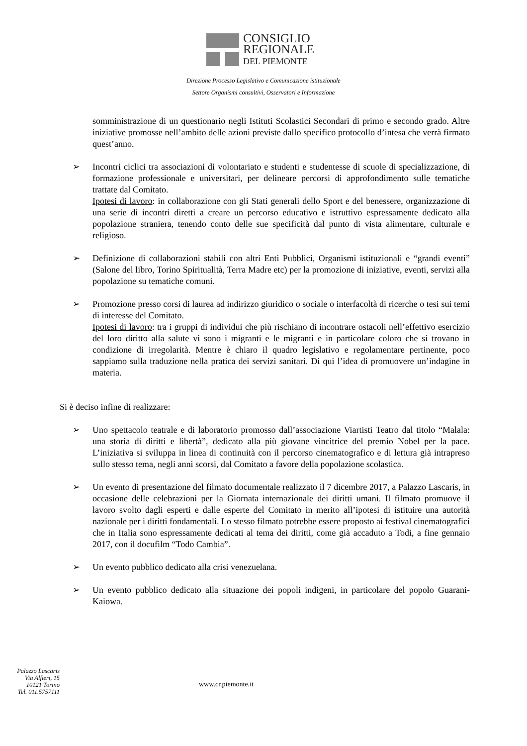CONSIGLIO
REGIONALE
DEL PIEMONTE
Direzione Processo Legislativo e Comunicazione istituzionale
Settore Organismi consultivi, Osservatori e Informazione
somministrazione di un questionario negli Istituti Scolastici Secondari di primo e secondo grado. Altre iniziative promosse nell’ambito delle azioni previste dallo specifico protocollo d’intesa che verrà firmato quest’anno.
➢ Incontri ciclici tra associazioni di volontariato e studenti e studentesse di scuole di specializzazione, di formazione professionale e universitari, per delineare percorsi di approfondimento sulle tematiche trattate dal Comitato.
Ipotesi di lavoro: in collaborazione con gli Stati generali dello Sport e del benessere, organizzazione di una serie di incontri diretti a creare un percorso educativo e istruttivo espressamente dedicato alla popolazione straniera, tenendo conto delle sue specificità dal punto di vista alimentare, culturale e religioso.
➢ Definizione di collaborazioni stabili con altri Enti Pubblici, Organismi istituzionali e “grandi eventi” (Salone del libro, Torino Spiritualità, Terra Madre etc) per la promozione di iniziative, eventi, servizi alla popolazione su tematiche comuni.
➢ Promozione presso corsi di laurea ad indirizzo giuridico o sociale o interfacoltà di ricerche o tesi sui temi di interesse del Comitato.
Ipotesi di lavoro: tra i gruppi di individui che più rischiano di incontrare ostacoli nell’effettivo esercizio del loro diritto alla salute vi sono i migranti e le migranti e in particolare coloro che si trovano in condizione di irregolarità. Mentre è chiaro il quadro legislativo e regolamentare pertinente, poco sappiamo sulla traduzione nella pratica dei servizi sanitari. Di qui l’idea di promuovere un’indagine in materia.
Si è deciso infine di realizzare:
➢ Uno spettacolo teatrale e di laboratorio promosso dall’associazione Viartisti Teatro dal titolo “Malala: una storia di diritti e libertà”, dedicato alla più giovane vincitrice del premio Nobel per la pace. L’iniziativa si sviluppa in linea di continuità con il percorso cinematografico e di lettura già intrapreso sullo stesso tema, negli anni scorsi, dal Comitato a favore della popolazione scolastica.
➢ Un evento di presentazione del filmato documentale realizzato il 7 dicembre 2017, a Palazzo Lascaris, in occasione delle celebrazioni per la Giornata internazionale dei diritti umani. Il filmato promuove il lavoro svolto dagli esperti e dalle esperte del Comitato in merito all’ipotesi di istituire una autorità nazionale per i diritti fondamentali. Lo stesso filmato potrebbe essere proposto ai festival cinematografici che in Italia sono espressamente dedicati al tema dei diritti, come già accaduto a Todi, a fine gennaio 2017, con il docufilm “Todo Cambia”.
➢ Un evento pubblico dedicato alla crisi venezuelana.
➢ Un evento pubblico dedicato alla situazione dei popoli indigeni, in particolare del popolo Guarani-Kaiowa.
Palazzo Lascaris
Via Alfieri, 15
10121 Torino
Tel. 011.5757111
www.cr.piemonte.it